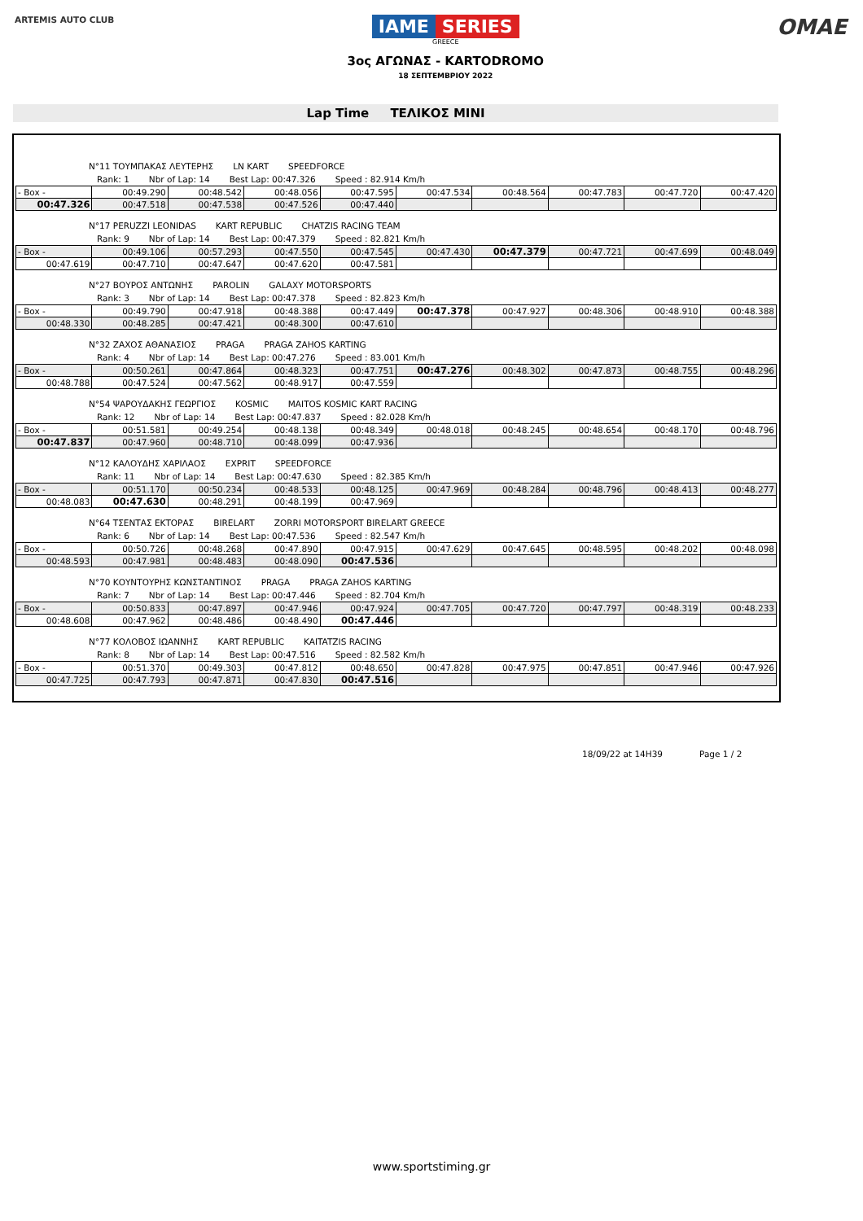ARTEMIS AUTO CLUB
IAME SERIES
GREECE
3ος ΑΓΩΝΑΣ - KARTODROMO
18 ΣΕΠΤΕΜΒΡΙΟΥ 2022
OMAE
Lap Time ΤΕΛΙΚΟΣ MINI
N°11 ΤΟΥΜΠΑΚΑΣ ΛΕΥΤΕΡΗΣ LN KART SPEEDFORCE
Rank: 1 Nbr of Lap: 14 Best Lap: 00:47.326 Speed : 82.914 Km/h
| - Box - | 00:49.290 | 00:48.542 | 00:48.056 | 00:47.595 | 00:47.534 | 00:48.564 | 00:47.783 | 00:47.720 | 00:47.420 |
| 00:47.326 | 00:47.518 | 00:47.538 | 00:47.526 | 00:47.440 | | | | | |
N°17 PERUZZI LEONIDAS KART REPUBLIC CHATZIS RACING TEAM
Rank: 9 Nbr of Lap: 14 Best Lap: 00:47.379 Speed : 82.821 Km/h
| - Box - | 00:49.106 | 00:57.293 | 00:47.550 | 00:47.545 | 00:47.430 | 00:47.379 | 00:47.721 | 00:47.699 | 00:48.049 |
| 00:47.619 | 00:47.710 | 00:47.647 | 00:47.620 | 00:47.581 | | | | | |
N°27 ΒΟΥΡΟΣ ΑΝΤΩΝΗΣ PAROLIN GALAXY MOTORSPORTS
Rank: 3 Nbr of Lap: 14 Best Lap: 00:47.378 Speed : 82.823 Km/h
| - Box - | 00:49.790 | 00:47.918 | 00:48.388 | 00:47.449 | 00:47.378 | 00:47.927 | 00:48.306 | 00:48.910 | 00:48.388 |
| 00:48.330 | 00:48.285 | 00:47.421 | 00:48.300 | 00:47.610 | | | | | |
N°32 ΖΑΧΟΣ ΑΘΑΝΑΣΙΟΣ PRAGA PRAGA ZAHOS KARTING
Rank: 4 Nbr of Lap: 14 Best Lap: 00:47.276 Speed : 83.001 Km/h
| - Box - | 00:50.261 | 00:47.864 | 00:48.323 | 00:47.751 | 00:47.276 | 00:48.302 | 00:47.873 | 00:48.755 | 00:48.296 |
| 00:48.788 | 00:47.524 | 00:47.562 | 00:48.917 | 00:47.559 | | | | | |
N°54 ΨΑΡΟΥΔΑΚΗΣ ΓΕΩΡΓΙΟΣ KOSMIC MAITOS KOSMIC KART RACING
Rank: 12 Nbr of Lap: 14 Best Lap: 00:47.837 Speed : 82.028 Km/h
| - Box - | 00:51.581 | 00:49.254 | 00:48.138 | 00:48.349 | 00:48.018 | 00:48.245 | 00:48.654 | 00:48.170 | 00:48.796 |
| 00:47.837 | 00:47.960 | 00:48.710 | 00:48.099 | 00:47.936 | | | | | |
N°12 ΚΑΛΟΥΔΗΣ ΧΑΡΙΛΑΟΣ EXPRIT SPEEDFORCE
Rank: 11 Nbr of Lap: 14 Best Lap: 00:47.630 Speed : 82.385 Km/h
| - Box - | 00:51.170 | 00:50.234 | 00:48.533 | 00:48.125 | 00:47.969 | 00:48.284 | 00:48.796 | 00:48.413 | 00:48.277 |
| 00:48.083 | 00:47.630 | 00:48.291 | 00:48.199 | 00:47.969 | | | | | |
N°64 ΤΣΕΝΤΑΣ ΕΚΤΟΡΑΣ BIRELART ZORRI MOTORSPORT BIRELART GREECE
Rank: 6 Nbr of Lap: 14 Best Lap: 00:47.536 Speed : 82.547 Km/h
| - Box - | 00:50.726 | 00:48.268 | 00:47.890 | 00:47.915 | 00:47.629 | 00:47.645 | 00:48.595 | 00:48.202 | 00:48.098 |
| 00:48.593 | 00:47.981 | 00:48.483 | 00:48.090 | 00:47.536 | | | | | |
N°70 ΚΟΥΝΤΟΥΡΗΣ ΚΩΝΣΤΑΝΤΙΝΟΣ PRAGA PRAGA ZAHOS KARTING
Rank: 7 Nbr of Lap: 14 Best Lap: 00:47.446 Speed : 82.704 Km/h
| - Box - | 00:50.833 | 00:47.897 | 00:47.946 | 00:47.924 | 00:47.705 | 00:47.720 | 00:47.797 | 00:48.319 | 00:48.233 |
| 00:48.608 | 00:47.962 | 00:48.486 | 00:48.490 | 00:47.446 | | | | | |
N°77 ΚΟΛΟΒΟΣ ΙΩΑΝΝΗΣ KART REPUBLIC KAITATZIS RACING
Rank: 8 Nbr of Lap: 14 Best Lap: 00:47.516 Speed : 82.582 Km/h
| - Box - | 00:51.370 | 00:49.303 | 00:47.812 | 00:48.650 | 00:47.828 | 00:47.975 | 00:47.851 | 00:47.946 | 00:47.926 |
| 00:47.725 | 00:47.793 | 00:47.871 | 00:47.830 | 00:47.516 | | | | | |
18/09/22 at 14H39 Page 1 / 2
www.sportstiming.gr